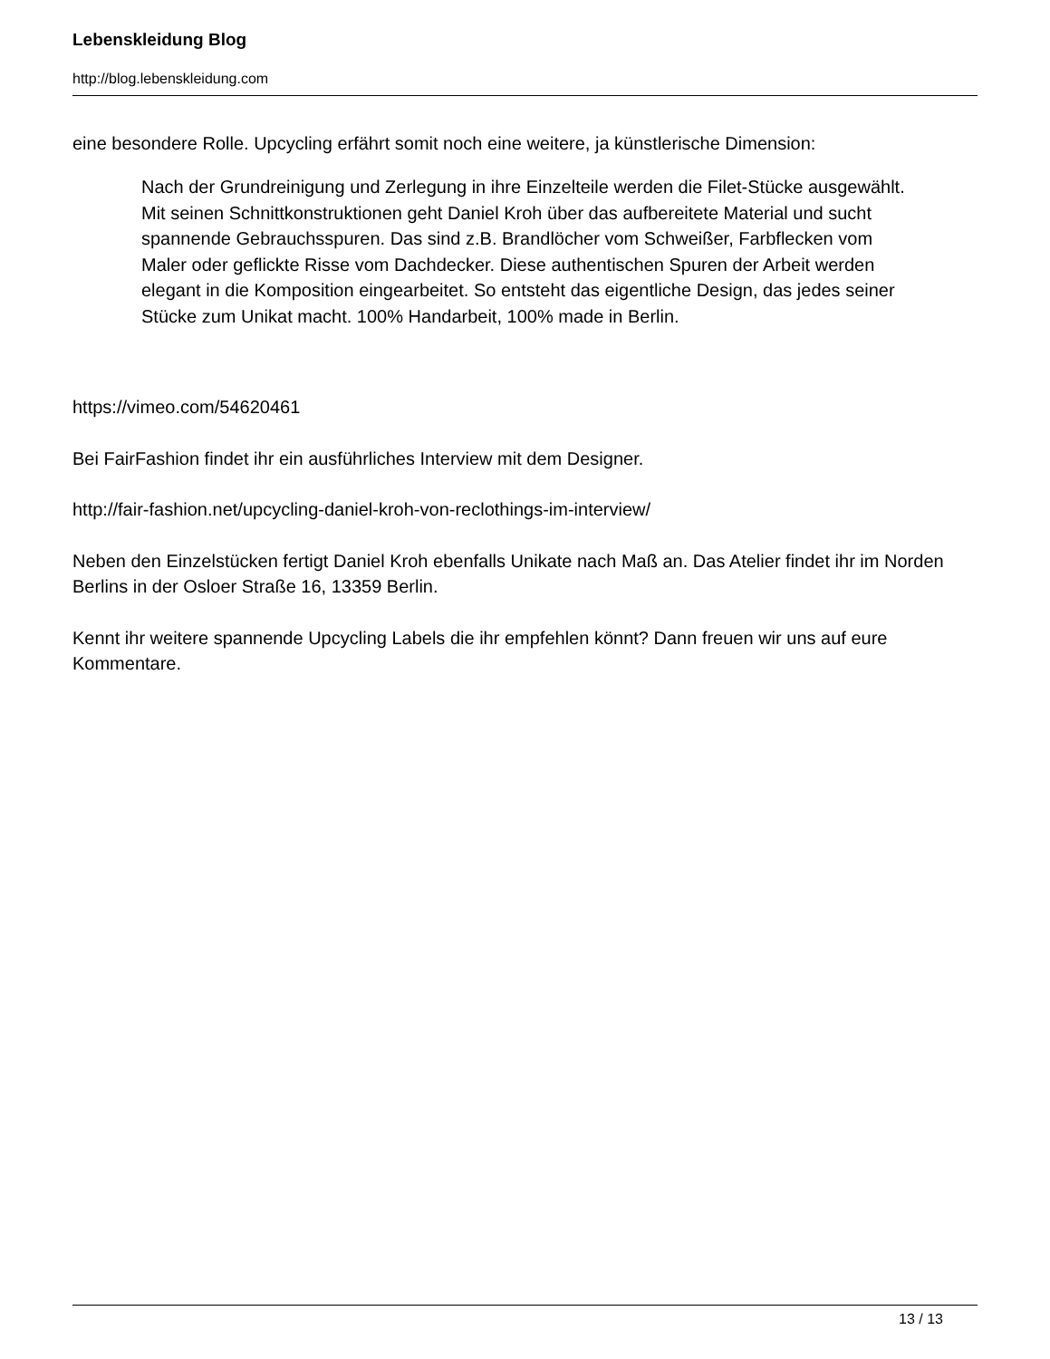Lebenskleidung Blog
http://blog.lebenskleidung.com
eine besondere Rolle. Upcycling erfährt somit noch eine weitere, ja künstlerische Dimension:
Nach der Grundreinigung und Zerlegung in ihre Einzelteile werden die Filet-Stücke ausgewählt. Mit seinen Schnittkonstruktionen geht Daniel Kroh über das aufbereitete Material und sucht spannende Gebrauchsspuren. Das sind z.B. Brandlöcher vom Schweißer, Farbflecken vom Maler oder geflickte Risse vom Dachdecker. Diese authentischen Spuren der Arbeit werden elegant in die Komposition eingearbeitet. So entsteht das eigentliche Design, das jedes seiner Stücke zum Unikat macht. 100% Handarbeit, 100% made in Berlin.
https://vimeo.com/54620461
Bei FairFashion findet ihr ein ausführliches Interview mit dem Designer.
http://fair-fashion.net/upcycling-daniel-kroh-von-reclothings-im-interview/
Neben den Einzelstücken fertigt Daniel Kroh ebenfalls Unikate nach Maß an. Das Atelier findet ihr im Norden Berlins in der Osloer Straße 16, 13359 Berlin.
Kennt ihr weitere spannende Upcycling Labels die ihr empfehlen könnt? Dann freuen wir uns auf eure Kommentare.
13 / 13